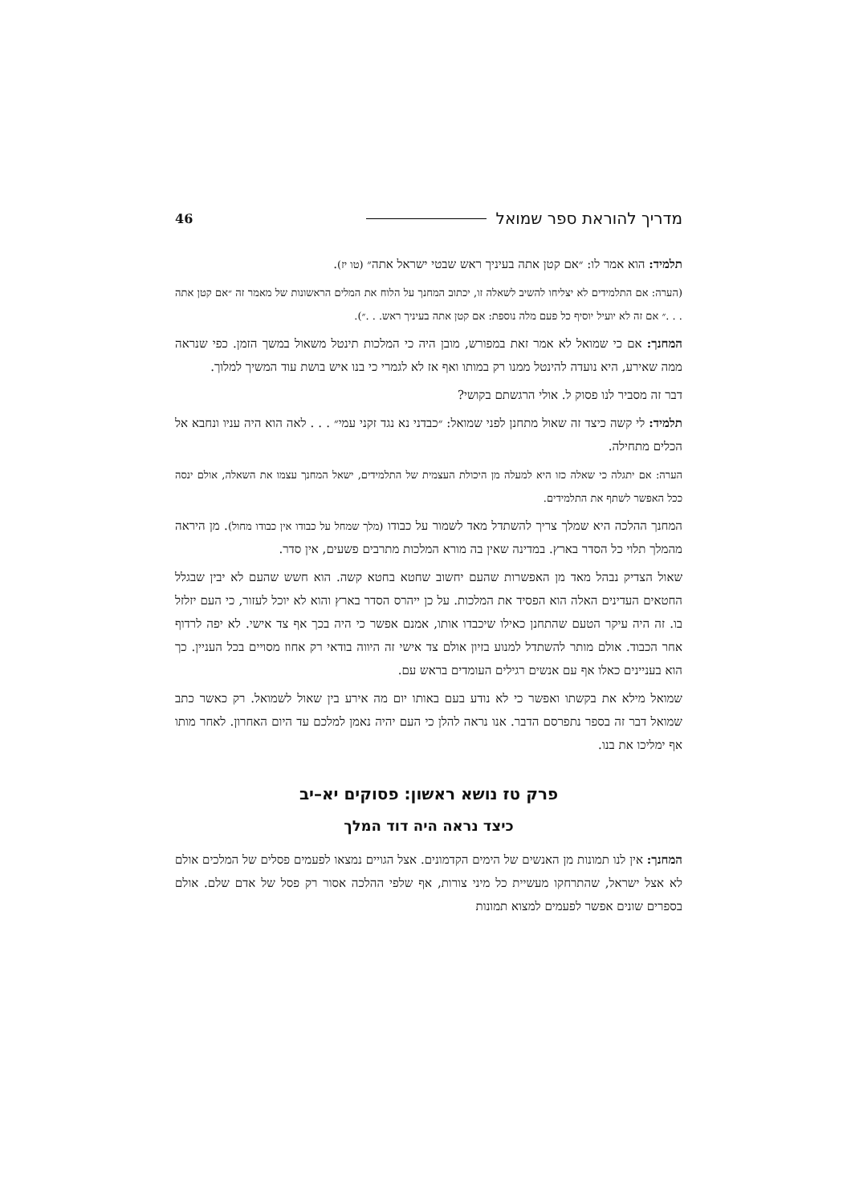מדריך להוראת ספר שמואל 46
תלמיד: הוא אמר לו: ״אם קטן אתה בעיניך ראש שבטי ישראל אתה״ (טו יז).
(הערה: אם התלמידים לא יצליחו להשיב לשאלה זו, יכתוב המחנך על הלוח את המלים הראשונות של מאמר זה ״אם קטן אתה . . .״ אם זה לא יועיל יוסיף כל פעם מלה נוספת: אם קטן אתה בעיניך ראש. . .״).
המחנך: אם כי שמואל לא אמר זאת במפורש, מובן היה כי המלכות תינטל משאול במשך הזמן. כפי שנראה ממה שאירע, היא נועדה להינטל ממנו רק במותו ואף אז לא לגמרי כי בנו איש בושת עוד המשיך למלוך.
דבר זה מסביר לנו פסוק ל. אולי הרגשתם בקושי?
תלמיד: לי קשה כיצד זה שאול מתחנן לפני שמואל: ״כבדני נא נגד זקני עמי״ . . . לאה הוא היה עניו ונחבא אל הכלים מתחילה.
הערה: אם יתגלה כי שאלה כזו היא למעלה מן היכולת העצמית של התלמידים, ישאל המחנך עצמו את השאלה, אולם ינסה ככל האפשר לשתף את התלמידים.
המחנך ההלכה היא שמלך צריך להשתדל מאד לשמור על כבודו (מלך שמחל על כבודו אין כבודו מחול). מן היראה מהמלך תלוי כל הסדר בארץ. במדינה שאין בה מורא המלכות מתרבים פשעים, אין סדר.
שאול הצדיק נבהל מאד מן האפשרות שהעם יחשוב שחטא בחטא קשה. הוא חשש שהעם לא יבין שבגלל החטאים העדינים האלה הוא הפסיד את המלכות. על כן ייהרס הסדר בארץ והוא לא יוכל לעזור, כי העם יזלזל בו. זה היה עיקר הטעם שהתחנן כאילו שיכבדו אותו, אמנם אפשר כי היה בכך אף צד אישי. לא יפה לרדוף אחר הכבוד. אולם מותר להשתדל למנוע בזיון אולם צד אישי זה היווה בודאי רק אחוז מסויים בכל העניין. כך הוא בעניינים כאלו אף עם אנשים רגילים העומדים בראש עם.
שמואל מילא את בקשתו ואפשר כי לא נודע בעם באותו יום מה אירע בין שאול לשמואל. רק כאשר כתב שמואל דבר זה בספר נתפרסם הדבר. אנו נראה להלן כי העם יהיה נאמן למלכם עד היום האחרון. לאחר מותו אף ימליכו את בנו.
פרק טז נושא ראשון: פסוקים יא–יב
כיצד נראה היה דוד המלך
המחנך: אין לנו תמונות מן האנשים של הימים הקדמונים. אצל הגויים נמצאו לפעמים פסלים של המלכים אולם לא אצל ישראל, שהתרחקו מעשיית כל מיני צורות, אף שלפי ההלכה אסור רק פסל של אדם שלם. אולם בספרים שונים אפשר לפעמים למצוא תמונות